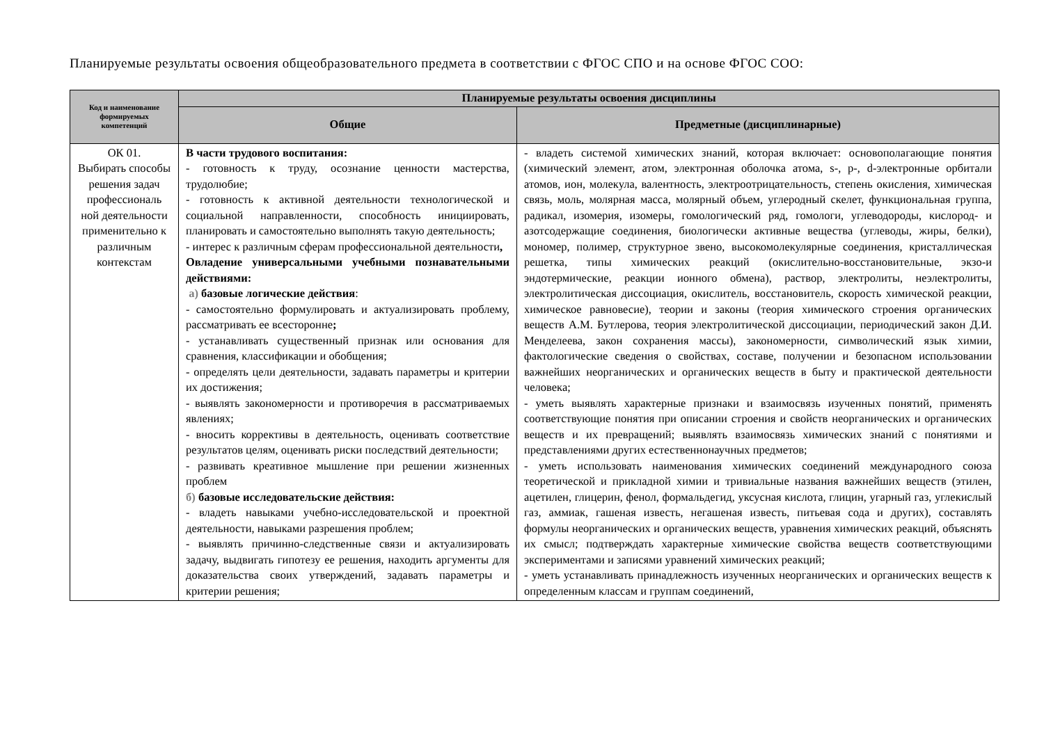Планируемые результаты освоения общеобразовательного предмета в соответствии с ФГОС СПО и на основе ФГОС СОО:
| Код и наименование формируемых компетенций | Планируемые результаты освоения дисциплины | |
| --- | --- | --- |
| | Общие | Предметные (дисциплинарные) |
| ОК 01. Выбирать способы решения задач профессиональ ной деятельности применительно к различным контекстам | В части трудового воспитания: - готовность к труду, осознание ценности мастерства, трудолюбие; - готовность к активной деятельности технологической и социальной направленности, способность инициировать, планировать и самостоятельно выполнять такую деятельность; - интерес к различным сферам профессиональной деятельности , Овладение универсальными учебными познавательными действиями: а) базовые логические действия : - самостоятельно формулировать и актуализировать проблему, рассматривать ее всесторонне ; - устанавливать существенный признак или основания для сравнения, классификации и обобщения; - определять цели деятельности, задавать параметры и критерии их достижения; - выявлять закономерности и противоречия в рассматриваемых явлениях; - вносить коррективы в деятельность, оценивать соответствие результатов целям, оценивать риски последствий деятельности; - развивать креативное мышление при решении жизненных проблем б) базовые исследовательские действия: - владеть навыками учебно-исследовательской и проектной деятельности, навыками разрешения проблем; - выявлять причинно-следственные связи и актуализировать задачу, выдвигать гипотезу ее решения, находить аргументы для доказательства своих утверждений, задавать параметры и критерии решения; | - владеть системой химических знаний, которая включает: основополагающие понятия (химический элемент, атом, электронная оболочка атома, s-, p-, d-электронные орбитали атомов, ион, молекула, валентность, электроотрицательность, степень окисления, химическая связь, моль, молярная масса, молярный объем, углеродный скелет, функциональная группа, радикал, изомерия, изомеры, гомологический ряд, гомологи, углеводороды, кислород- и азотсодержащие соединения, биологически активные вещества (углеводы, жиры, белки), мономер, полимер, структурное звено, высокомолекулярные соединения, кристаллическая решетка, типы химических реакций (окислительно-восстановительные, экзо-и эндотермические, реакции ионного обмена), раствор, электролиты, неэлектролиты, электролитическая диссоциация, окислитель, восстановитель, скорость химической реакции, химическое равновесие), теории и законы (теория химического строения органических веществ А.М. Бутлерова, теория электролитической диссоциации, периодический закон Д.И. Менделеева, закон сохранения массы), закономерности, символический язык химии, фактологические сведения о свойствах, составе, получении и безопасном использовании важнейших неорганических и органических веществ в быту и практической деятельности человека; - уметь выявлять характерные признаки и взаимосвязь изученных понятий, применять соответствующие понятия при описании строения и свойств неорганических и органических веществ и их превращений; выявлять взаимосвязь химических знаний с понятиями и представлениями других естественнонаучных предметов; - уметь использовать наименования химических соединений международного союза теоретической и прикладной химии и тривиальные названия важнейших веществ (этилен, ацетилен, глицерин, фенол, формальдегид, уксусная кислота, глицин, угарный газ, углекислый газ, аммиак, гашеная известь, негашеная известь, питьевая сода и других), составлять формулы неорганических и органических веществ, уравнения химических реакций, объяснять их смысл; подтверждать характерные химические свойства веществ соответствующими экспериментами и записями уравнений химических реакций; - уметь устанавливать принадлежность изученных неорганических и органических веществ к определенным классам и группам соединений, |